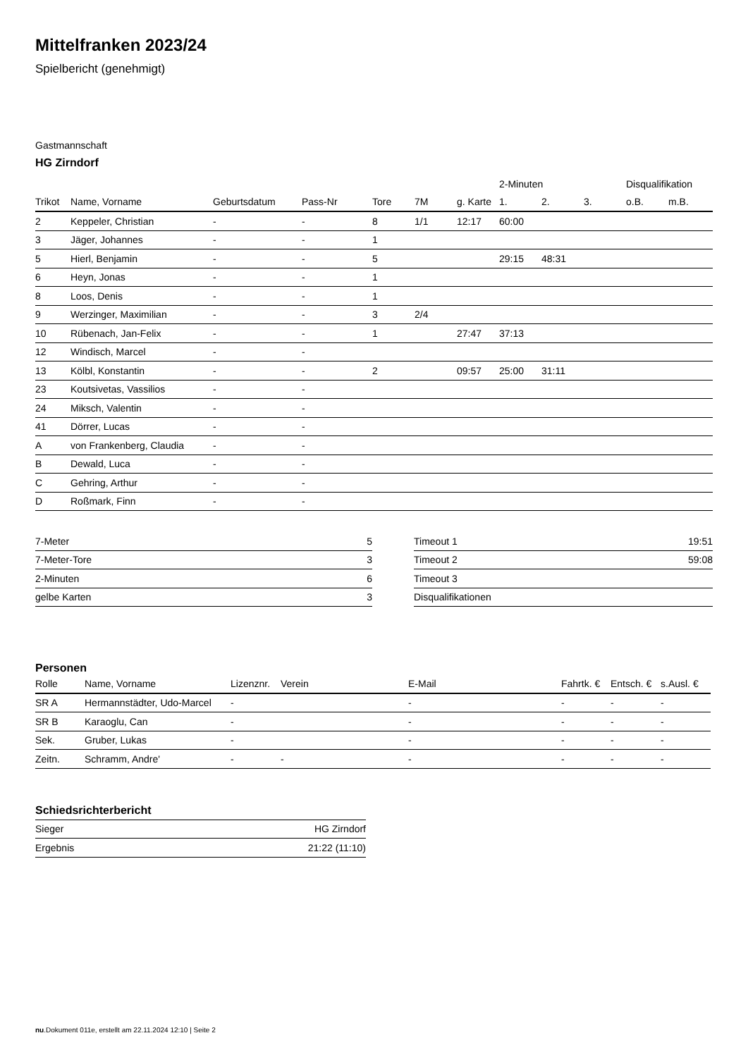Mittelfranken 2023/24
Spielbericht (genehmigt)
Gastmannschaft
HG Zirndorf
| | | | | | | | 2-Minuten | | | Disqualifikation | |
| --- | --- | --- | --- | --- | --- | --- | --- | --- | --- | --- | --- |
| Trikot | Name, Vorname | Geburtsdatum | Pass-Nr | Tore | 7M | g. Karte | 1. | 2. | 3. | o.B. | m.B. |
| 2 | Keppeler, Christian | - | - | 8 | 1/1 | 12:17 | 60:00 | | | | |
| 3 | Jäger, Johannes | - | - | 1 | | | | | | | |
| 5 | Hierl, Benjamin | - | - | 5 | | | 29:15 | 48:31 | | | |
| 6 | Heyn, Jonas | - | - | 1 | | | | | | | |
| 8 | Loos, Denis | - | - | 1 | | | | | | | |
| 9 | Werzinger, Maximilian | - | - | 3 | 2/4 | | | | | | |
| 10 | Rübenach, Jan-Felix | - | - | 1 | | 27:47 | 37:13 | | | | |
| 12 | Windisch, Marcel | - | - | | | | | | | | |
| 13 | Kölbl, Konstantin | - | - | 2 | | 09:57 | 25:00 | 31:11 | | | |
| 23 | Koutsivetas, Vassilios | - | - | | | | | | | | |
| 24 | Miksch, Valentin | - | - | | | | | | | | |
| 41 | Dörrer, Lucas | - | - | | | | | | | | |
| A | von Frankenberg, Claudia | - | - | | | | | | | | |
| B | Dewald, Luca | - | - | | | | | | | | |
| C | Gehring, Arthur | - | - | | | | | | | | |
| D | Roßmark, Finn | - | - | | | | | | | | |
| 7-Meter | 5 |
| 7-Meter-Tore | 3 |
| 2-Minuten | 6 |
| gelbe Karten | 3 |
| Timeout 1 | 19:51 |
| Timeout 2 | 59:08 |
| Timeout 3 | |
| Disqualifikationen | |
Personen
| Rolle | Name, Vorname | Lizenznr. | Verein | E-Mail | Fahrtk. € | Entsch. € | s.Ausl. € |
| --- | --- | --- | --- | --- | --- | --- | --- |
| SR A | Hermannstädter, Udo-Marcel | - | | - | - | - | - |
| SR B | Karaoglu, Can | - | | - | - | - | - |
| Sek. | Gruber, Lukas | - | | - | - | - | - |
| Zeitn. | Schramm, Andre' | - | - | - | - | - | - |
Schiedsrichterbericht
| Sieger | HG Zirndorf |
| Ergebnis | 21:22 (11:10) |
nu.Dokument 011e, erstellt am 22.11.2024 12:10 | Seite 2